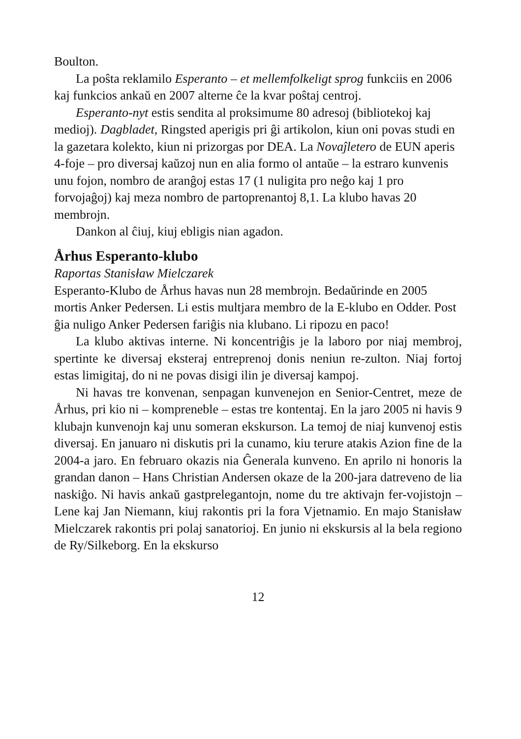Boulton.
La poŝta reklamilo Esperanto – et mellemfolkeligt sprog funkciis en 2006 kaj funkcios ankaŭ en 2007 alterne ĉe la kvar poŝtaj centroj.
Esperanto-nyt estis sendita al proksimume 80 adresoj (bibliotekoj kaj medioj). Dagbladet, Ringsted aperigis pri ĝi artikolon, kiun oni povas studi en la gazetara kolekto, kiun ni prizorgas por DEA. La Novaĵletero de EUN aperis 4-foje – pro diversaj kaŭzoj nun en alia formo ol antaŭe – la estraro kunvenis unu fojon, nombro de aranĝoj estas 17 (1 nuligita pro neĝo kaj 1 pro forvojaĝoj) kaj meza nombro de partoprenantoj 8,1. La klubo havas 20 membrojn.
Dankon al ĉiuj, kiuj ebligis nian agadon.
Århus Esperanto-klubo
Raportas Stanisław Mielczarek
Esperanto-Klubo de Århus havas nun 28 membrojn. Bedaŭrinde en 2005 mortis Anker Pedersen. Li estis multjara membro de la E-klubo en Odder. Post ĝia nuligo Anker Pedersen fariĝis nia klubano. Li ripozu en paco!
La klubo aktivas interne. Ni koncentriĝis je la laboro por niaj membroj, spertinte ke diversaj eksteraj entreprenoj donis neniun re-zulton. Niaj fortoj estas limigitaj, do ni ne povas disigi ilin je diversaj kampoj.
Ni havas tre konvenan, senpagan kunvenejon en Senior-Centret, meze de Århus, pri kio ni – kompreneble – estas tre kontentaj. En la jaro 2005 ni havis 9 klubajn kunvenojn kaj unu someran ekskurson. La temoj de niaj kunvenoj estis diversaj. En januaro ni diskutis pri la cunamo, kiu terure atakis Azion fine de la 2004-a jaro. En februaro okazis nia Ĝenerala kunveno. En aprilo ni honoris la grandan danon – Hans Christian Andersen okaze de la 200-jara datreveno de lia naskiĝo. Ni havis ankaŭ gastprelegantojn, nome du tre aktivajn fer-vojistojn – Lene kaj Jan Niemann, kiuj rakontis pri la fora Vjetnamio. En majo Stanisław Mielczarek rakontis pri polaj sanatorioj. En junio ni ekskursis al la bela regiono de Ry/Silkeborg. En la ekskurso
12